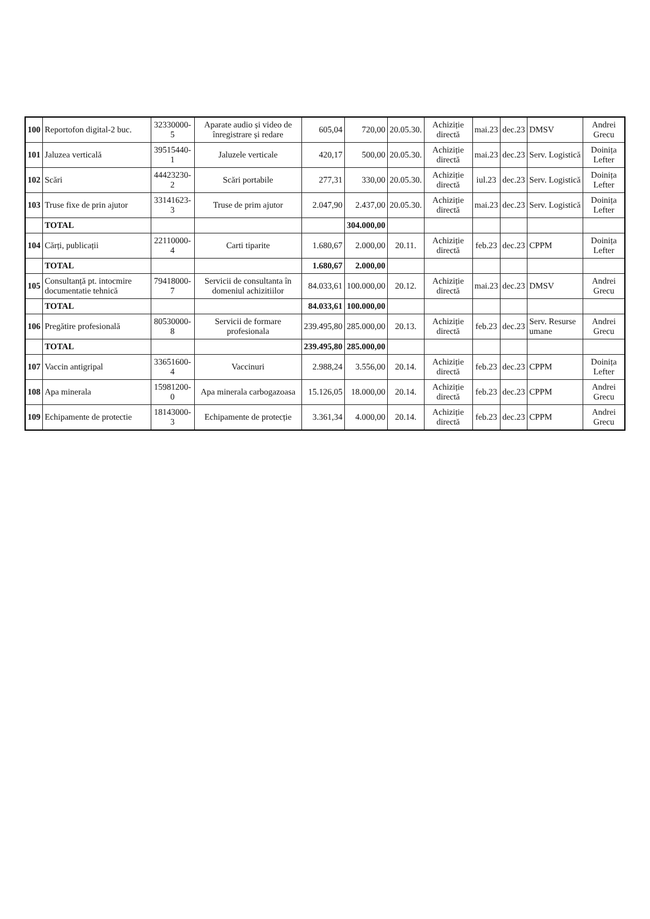| 100 | Reportofon digital-2 buc. | 32330000-5 | Aparate audio și video de înregistrare și redare | 605,04 | 720,00 | 20.05.30. | Achiziție directă | mai.23 | dec.23 | DMSV | Andrei Grecu |
| 101 | Jaluzea verticală | 39515440-1 | Jaluzele verticale | 420,17 | 500,00 | 20.05.30. | Achiziție directă | mai.23 | dec.23 | Serv. Logistică | Doinița Lefter |
| 102 | Scări | 44423230-2 | Scări portabile | 277,31 | 330,00 | 20.05.30. | Achiziție directă | iul.23 | dec.23 | Serv. Logistică | Doinița Lefter |
| 103 | Truse fixe de prin ajutor | 33141623-3 | Truse de prim ajutor | 2.047,90 | 2.437,00 | 20.05.30. | Achiziție directă | mai.23 | dec.23 | Serv. Logistică | Doinița Lefter |
| | TOTAL | | | | 304.000,00 | | | | | | |
| 104 | Cărți, publicații | 22110000-4 | Carti tiparite | 1.680,67 | 2.000,00 | 20.11. | Achiziție directă | feb.23 | dec.23 | CPPM | Doinița Lefter |
| | TOTAL | | | 1.680,67 | 2.000,00 | | | | | | |
| 105 | Consultanță pt. intocmire documentatie tehnică | 79418000-7 | Servicii de consultanta în domeniul achizitiilor | 84.033,61 | 100.000,00 | 20.12. | Achiziție directă | mai.23 | dec.23 | DMSV | Andrei Grecu |
| | TOTAL | | | 84.033,61 | 100.000,00 | | | | | | |
| 106 | Pregătire profesională | 80530000-8 | Servicii de formare profesionala | 239.495,80 | 285.000,00 | 20.13. | Achiziție directă | feb.23 | dec.23 | Serv. Resurse umane | Andrei Grecu |
| | TOTAL | | | 239.495,80 | 285.000,00 | | | | | | |
| 107 | Vaccin antigripal | 33651600-4 | Vaccinuri | 2.988,24 | 3.556,00 | 20.14. | Achiziție directă | feb.23 | dec.23 | CPPM | Doinița Lefter |
| 108 | Apa minerala | 15981200-0 | Apa minerala carbogazoasa | 15.126,05 | 18.000,00 | 20.14. | Achiziție directă | feb.23 | dec.23 | CPPM | Andrei Grecu |
| 109 | Echipamente de protectie | 18143000-3 | Echipamente de protecție | 3.361,34 | 4.000,00 | 20.14. | Achiziție directă | feb.23 | dec.23 | CPPM | Andrei Grecu |